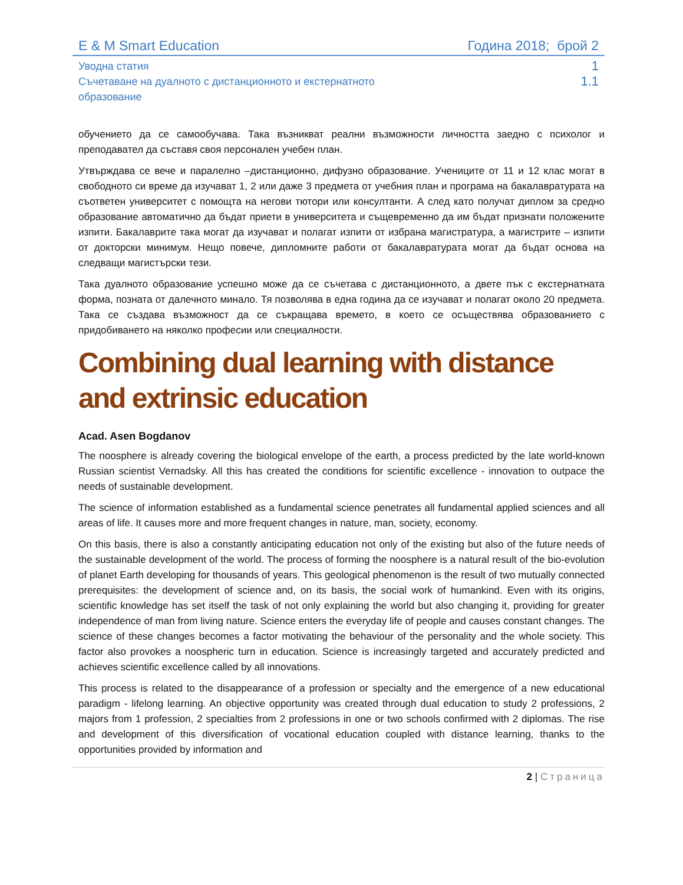E & M Smart Education Година 2018; брой 2
Уводна статия 1
Съчетаване на дуалното с дистанционното и екстернатното
образование 1.1
обучението да се самообучава. Така възникват реални възможности личността заедно с психолог и преподавател да съставя своя персонален учебен план.
Утвърждава се вече и паралелно –дистанционно, дифузно образование. Учениците от 11 и 12 клас могат в свободното си време да изучават 1, 2 или даже 3 предмета от учебния план и програма на бакалавратурата на съответен университет с помощта на негови тютори или консултанти. А след като получат диплом за средно образование автоматично да бъдат приети в университета и същевременно да им бъдат признати положените изпити. Бакалаврите така могат да изучават и полагат изпити от избрана магистратура, а магистрите – изпити от докторски минимум. Нещо повече, дипломните работи от бакалавратурата могат да бъдат основа на следващи магистърски тези.
Така дуалното образование успешно може да се съчетава с дистанционното, а двете пък с екстернатната форма, позната от далечното минало. Тя позволява в една година да се изучават и полагат около 20 предмета. Така се създава възможност да се съкращава времето, в което се осъществява образованието с придобиването на няколко професии или специалности.
Combining dual learning with distance and extrinsic education
Acad. Asen Bogdanov
The noosphere is already covering the biological envelope of the earth, a process predicted by the late world-known Russian scientist Vernadsky. All this has created the conditions for scientific excellence - innovation to outpace the needs of sustainable development.
The science of information established as a fundamental science penetrates all fundamental applied sciences and all areas of life. It causes more and more frequent changes in nature, man, society, economy.
On this basis, there is also a constantly anticipating education not only of the existing but also of the future needs of the sustainable development of the world. The process of forming the noosphere is a natural result of the bio-evolution of planet Earth developing for thousands of years. This geological phenomenon is the result of two mutually connected prerequisites: the development of science and, on its basis, the social work of humankind. Even with its origins, scientific knowledge has set itself the task of not only explaining the world but also changing it, providing for greater independence of man from living nature. Science enters the everyday life of people and causes constant changes. The science of these changes becomes a factor motivating the behaviour of the personality and the whole society. This factor also provokes a noospheric turn in education. Science is increasingly targeted and accurately predicted and achieves scientific excellence called by all innovations.
This process is related to the disappearance of a profession or specialty and the emergence of a new educational paradigm - lifelong learning. An objective opportunity was created through dual education to study 2 professions, 2 majors from 1 profession, 2 specialties from 2 professions in one or two schools confirmed with 2 diplomas. The rise and development of this diversification of vocational education coupled with distance learning, thanks to the opportunities provided by information and
2 | Страница